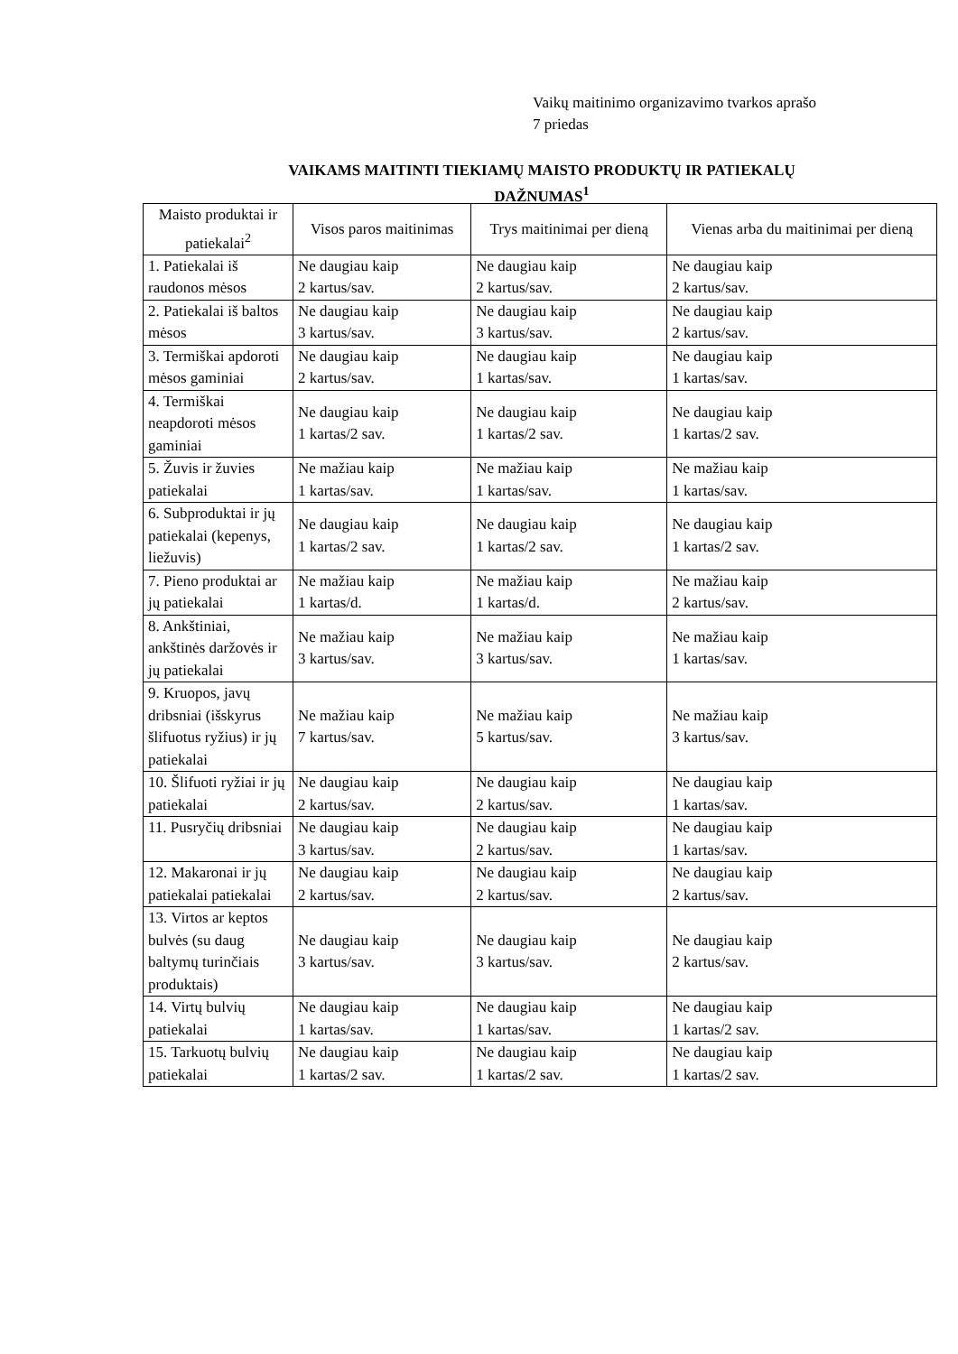Vaikų maitinimo organizavimo tvarkos aprašo
7 priedas
VAIKAMS MAITINTI TIEKIAMŲ MAISTO PRODUKTŲ IR PATIEKALŲ
DAŽNUMAS<sup>1</sup>
| Maisto produktai ir patiekalai<sup>2</sup> | Visos paros maitinimas | Trys maitinimai per dieną | Vienas arba du maitinimai per dieną |
| --- | --- | --- | --- |
| 1. Patiekalai iš raudonos mėsos | Ne daugiau kaip 2 kartus/sav. | Ne daugiau kaip 2 kartus/sav. | Ne daugiau kaip 2 kartus/sav. |
| 2. Patiekalai iš baltos mėsos | Ne daugiau kaip 3 kartus/sav. | Ne daugiau kaip 3 kartus/sav. | Ne daugiau kaip 2 kartus/sav. |
| 3. Termiškai apdoroti mėsos gaminiai | Ne daugiau kaip 2 kartus/sav. | Ne daugiau kaip 1 kartas/sav. | Ne daugiau kaip 1 kartas/sav. |
| 4. Termiškai neapdoroti mėsos gaminiai | Ne daugiau kaip 1 kartas/2 sav. | Ne daugiau kaip 1 kartas/2 sav. | Ne daugiau kaip 1 kartas/2 sav. |
| 5. Žuvis ir žuvies patiekalai | Ne mažiau kaip 1 kartas/sav. | Ne mažiau kaip 1 kartas/sav. | Ne mažiau kaip 1 kartas/sav. |
| 6. Subproduktai ir jų patiekalai (kepenys, liežuvis) | Ne daugiau kaip 1 kartas/2 sav. | Ne daugiau kaip 1 kartas/2 sav. | Ne daugiau kaip 1 kartas/2 sav. |
| 7. Pieno produktai ar jų patiekalai | Ne mažiau kaip 1 kartas/d. | Ne mažiau kaip 1 kartas/d. | Ne mažiau kaip 2 kartus/sav. |
| 8. Ankštiniai, ankštinės daržovės ir jų patiekalai | Ne mažiau kaip 3 kartus/sav. | Ne mažiau kaip 3 kartus/sav. | Ne mažiau kaip 1 kartas/sav. |
| 9. Kruopos, javų dribsniai (išskyrus šlifuotus ryžius) ir jų patiekalai | Ne mažiau kaip 7 kartus/sav. | Ne mažiau kaip 5 kartus/sav. | Ne mažiau kaip 3 kartus/sav. |
| 10. Šlifuoti ryžiai ir jų patiekalai | Ne daugiau kaip 2 kartus/sav. | Ne daugiau kaip 2 kartus/sav. | Ne daugiau kaip 1 kartas/sav. |
| 11. Pusryčių dribsniai | Ne daugiau kaip 3 kartus/sav. | Ne daugiau kaip 2 kartus/sav. | Ne daugiau kaip 1 kartas/sav. |
| 12. Makaronai ir jų patiekalai patiekalai | Ne daugiau kaip 2 kartus/sav. | Ne daugiau kaip 2 kartus/sav. | Ne daugiau kaip 2 kartus/sav. |
| 13. Virtos ar keptos bulvės (su daug baltymų turinčiais produktais) | Ne daugiau kaip 3 kartus/sav. | Ne daugiau kaip 3 kartus/sav. | Ne daugiau kaip 2 kartus/sav. |
| 14. Virtų bulvių patiekalai | Ne daugiau kaip 1 kartas/sav. | Ne daugiau kaip 1 kartas/sav. | Ne daugiau kaip 1 kartas/2 sav. |
| 15. Tarkuotų bulvių patiekalai | Ne daugiau kaip 1 kartas/2 sav. | Ne daugiau kaip 1 kartas/2 sav. | Ne daugiau kaip 1 kartas/2 sav. |